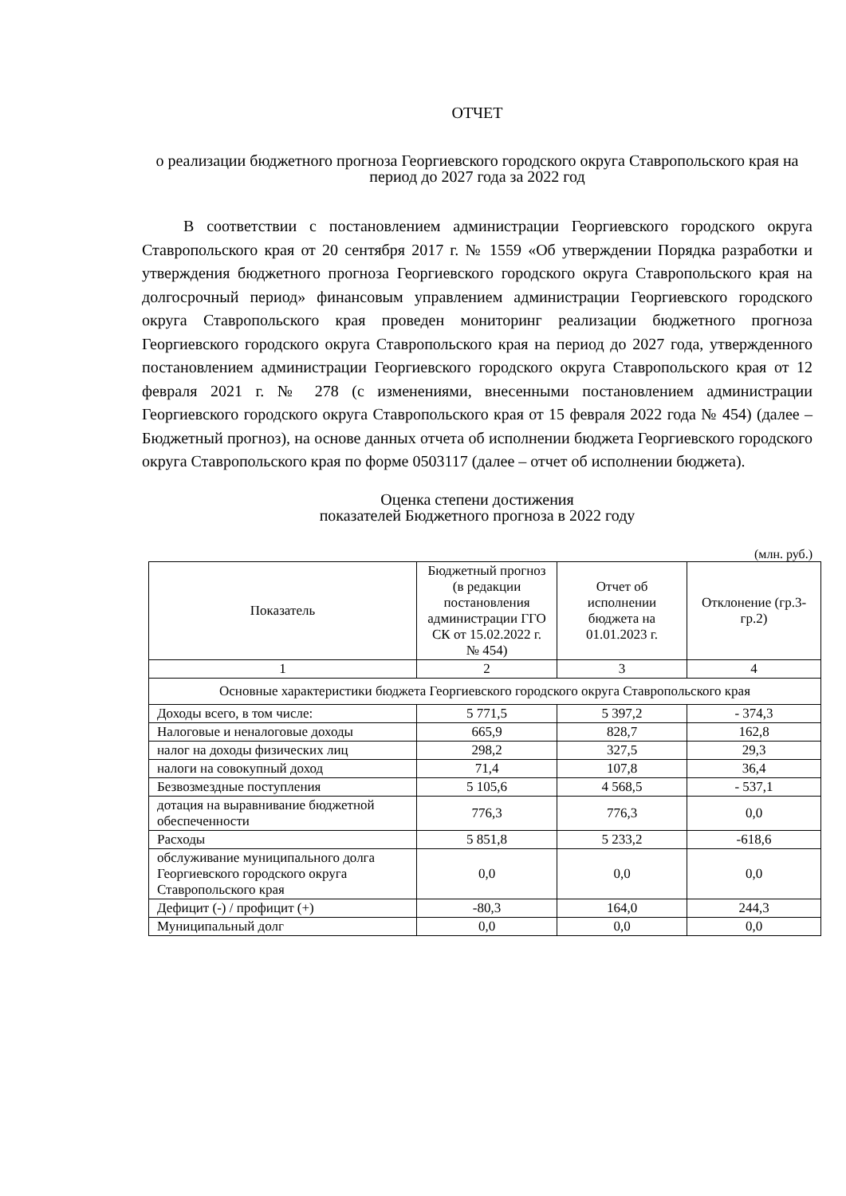ОТЧЕТ
о реализации бюджетного прогноза Георгиевского городского округа Ставропольского края на период до 2027 года за 2022 год
В соответствии с постановлением администрации Георгиевского городского округа Ставропольского края от 20 сентября 2017 г. № 1559 «Об утверждении Порядка разработки и утверждения бюджетного прогноза Георгиевского городского округа Ставропольского края на долгосрочный период» финансовым управлением администрации Георгиевского городского округа Ставропольского края проведен мониторинг реализации бюджетного прогноза Георгиевского городского округа Ставропольского края на период до 2027 года, утвержденного постановлением администрации Георгиевского городского округа Ставропольского края от 12 февраля 2021 г. № 278 (с изменениями, внесенными постановлением администрации Георгиевского городского округа Ставропольского края от 15 февраля 2022 года № 454) (далее – Бюджетный прогноз), на основе данных отчета об исполнении бюджета Георгиевского городского округа Ставропольского края по форме 0503117 (далее – отчет об исполнении бюджета).
Оценка степени достижения
показателей Бюджетного прогноза в 2022 году
(млн. руб.)
| Показатель | Бюджетный прогноз (в редакции постановления администрации ГГО СК от 15.02.2022 г. № 454) | Отчет об исполнении бюджета на 01.01.2023 г. | Отклонение (гр.3-гр.2) |
| --- | --- | --- | --- |
| 1 | 2 | 3 | 4 |
| Основные характеристики бюджета Георгиевского городского округа Ставропольского края | | | |
| Доходы всего, в том числе: | 5 771,5 | 5 397,2 | - 374,3 |
| Налоговые и неналоговые доходы | 665,9 | 828,7 | 162,8 |
| налог на доходы физических лиц | 298,2 | 327,5 | 29,3 |
| налоги на совокупный доход | 71,4 | 107,8 | 36,4 |
| Безвозмездные поступления | 5 105,6 | 4 568,5 | - 537,1 |
| дотация на выравнивание бюджетной обеспеченности | 776,3 | 776,3 | 0,0 |
| Расходы | 5 851,8 | 5 233,2 | -618,6 |
| обслуживание муниципального долга Георгиевского городского округа Ставропольского края | 0,0 | 0,0 | 0,0 |
| Дефицит (-) / профицит (+) | -80,3 | 164,0 | 244,3 |
| Муниципальный долг | 0,0 | 0,0 | 0,0 |